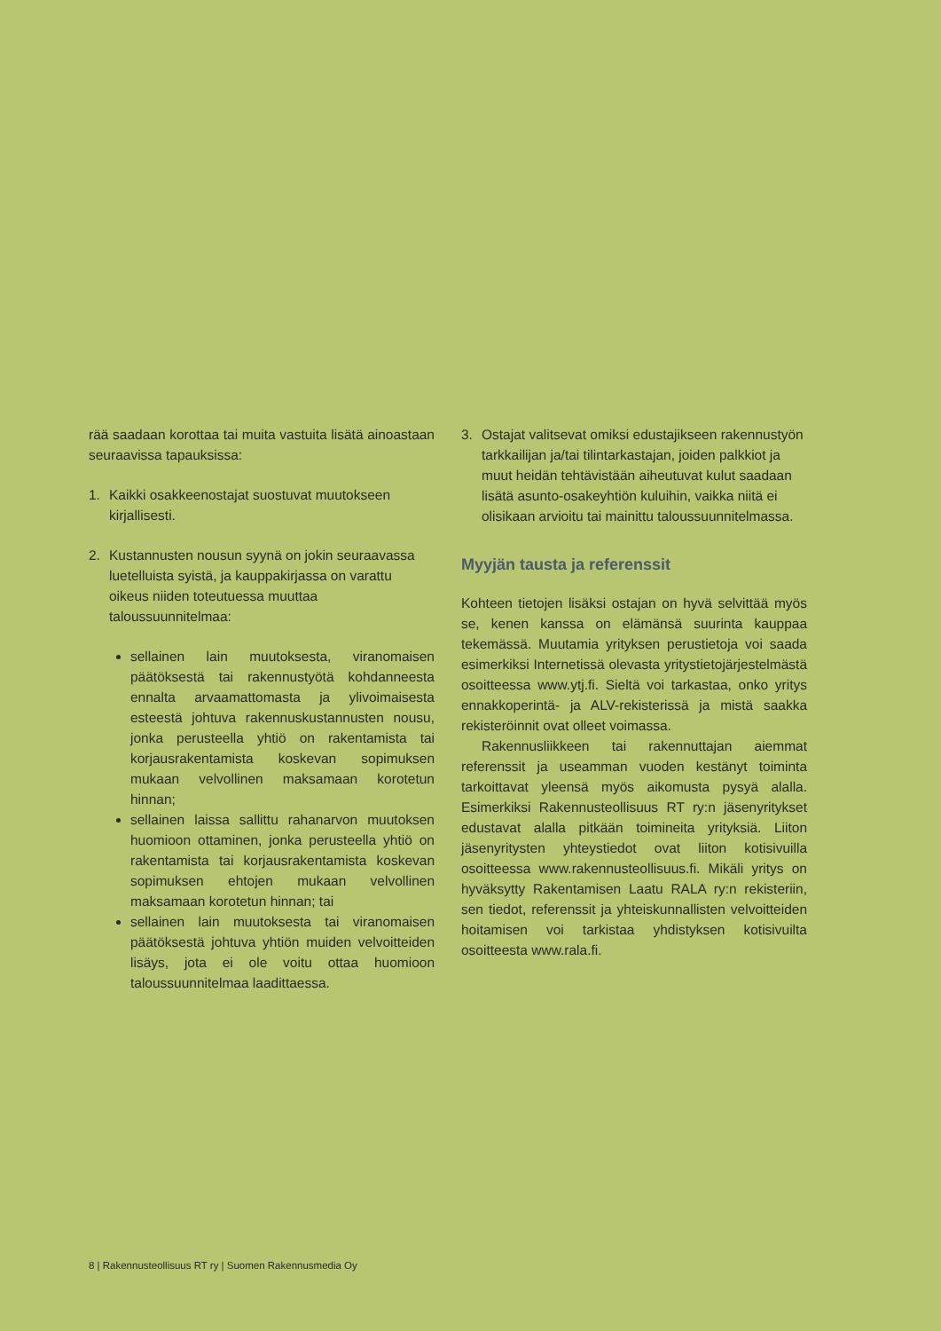rää saadaan korottaa tai muita vastuita lisätä ainoastaan seuraavissa tapauksissa:
1. Kaikki osakkeenostajat suostuvat muutokseen kirjallisesti.
2. Kustannusten nousun syynä on jokin seuraavassa luetelluista syistä, ja kauppakirjassa on varattu oikeus niiden toteutuessa muuttaa taloussuunnitelmaa:
sellainen lain muutoksesta, viranomaisen päätöksestä tai rakennustyötä kohdanneesta ennalta arvaamattomasta ja ylivoimaisesta esteestä johtuva rakennuskustannusten nousu, jonka perusteella yhtiö on rakentamista tai korjausrakentamista koskevan sopimuksen mukaan velvollinen maksamaan korotetun hinnan;
sellainen laissa sallittu rahanarvon muutoksen huomioon ottaminen, jonka perusteella yhtiö on rakentamista tai korjausrakentamista koskevan sopimuksen ehtojen mukaan velvollinen maksamaan korotetun hinnan; tai
sellainen lain muutoksesta tai viranomaisen päätöksestä johtuva yhtiön muiden velvoitteiden lisäys, jota ei ole voitu ottaa huomioon taloussuunnitelmaa laadittaessa.
3. Ostajat valitsevat omiksi edustajikseen rakennustyön tarkkailijan ja/tai tilintarkastajan, joiden palkkiot ja muut heidän tehtävistään aiheutuvat kulut saadaan lisätä asunto-osakeyhtiön kuluihin, vaikka niitä ei olisikaan arvioitu tai mainittu taloussuunnitelmassa.
Myyjän tausta ja referenssit
Kohteen tietojen lisäksi ostajan on hyvä selvittää myös se, kenen kanssa on elämänsä suurinta kauppaa tekemässä. Muutamia yrityksen perustietoja voi saada esimerkiksi Internetissä olevasta yritystietojärjestelmästä osoitteessa www.ytj.fi. Sieltä voi tarkastaa, onko yritys ennakkoperintä- ja ALV-rekisterissä ja mistä saakka rekisteröinnit ovat olleet voimassa.
Rakennusliikkeen tai rakennuttajan aiemmat referenssit ja useamman vuoden kestänyt toiminta tarkoittavat yleensä myös aikomusta pysyä alalla. Esimerkiksi Rakennusteollisuus RT ry:n jäsenyritykset edustavat alalla pitkään toimineita yrityksiä. Liiton jäsenyritysten yhteystiedot ovat liiton kotisivuilla osoitteessa www.rakennusteollisuus.fi. Mikäli yritys on hyväksytty Rakentamisen Laatu RALA ry:n rekisteriin, sen tiedot, referenssit ja yhteiskunnallisten velvoitteiden hoitamisen voi tarkistaa yhdistyksen kotisivuilta osoitteesta www.rala.fi.
8 | Rakennusteollisuus RT ry | Suomen Rakennusmedia Oy